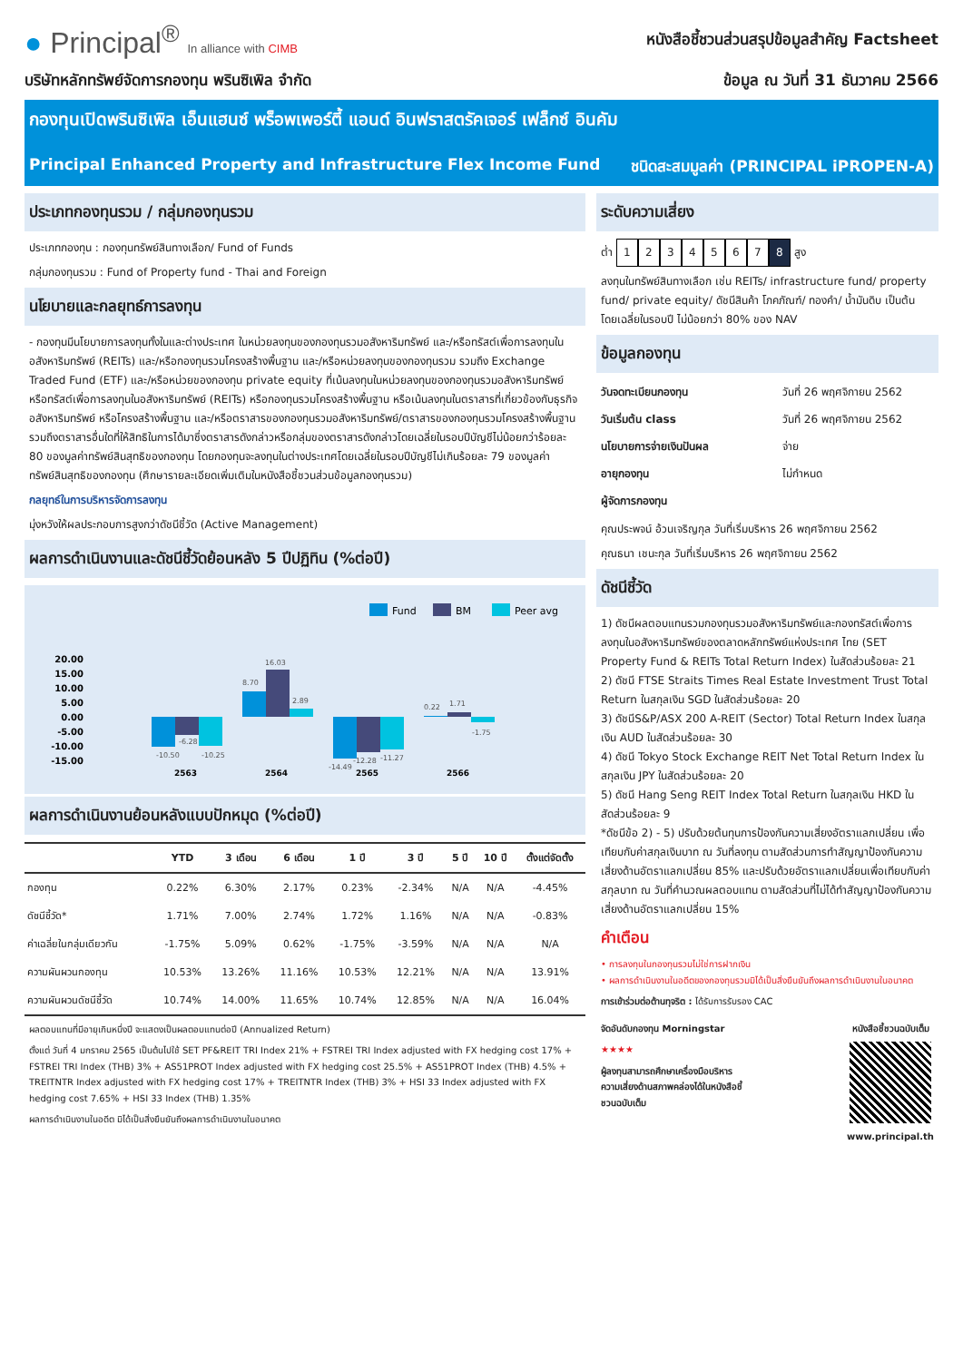● Principal<sup>®</sup> In alliance with CIMB
หนังสือชี้ชวนส่วนสรุปข้อมูลสำคัญ Factsheet
บริษัทหลักทรัพย์จัดการกองทุน พรินซิเพิล จำกัด ข้อมูล ณ วันที่ 31 ธันวาคม 2566
กองทุนเปิดพรินซิเพิล เอ็นแฮนซ์ พร็อพเพอร์ตี้ แอนด์ อินฟราสตรัคเจอร์ เฟล็กซ์ อินคัม
Principal Enhanced Property and Infrastructure Flex Income Fund ชนิดสะสมมูลค่า (PRINCIPAL iPROPEN-A)
ประเภทกองทุนรวม / กลุ่มกองทุนรวม
ประเภทกองทุน : กองทุนทรัพย์สินทางเลือก/ Fund of Funds
กลุ่มกองทุนรวม : Fund of Property fund - Thai and Foreign
นโยบายและกลยุทธ์การลงทุน
- กองทุนมีนโยบายการลงทุนทั้งในและต่างประเทศ ในหน่วยลงทุนของกองทุนรวมอสังหาริมทรัพย์ และ/หรือทรัสต์เพื่อการลงทุนในอสังหาริมทรัพย์ (REITs) และ/หรือกองทุนรวมโครงสร้างพื้นฐาน และ/หรือหน่วยลงทุนของกองทุนรวม รวมถึง Exchange Traded Fund (ETF) และ/หรือหน่วยของกองทุน private equity ที่เน้นลงทุนในหน่วยลงทุนของกองทุนรวมอสังหาริมทรัพย์หรือทรัสต์เพื่อการลงทุนในอสังหาริมทรัพย์ (REITs) หรือกองทุนรวมโครงสร้างพื้นฐาน หรือเน้นลงทุนในตราสารที่เกี่ยวข้องกับธุรกิจอสังหาริมทรัพย์ หรือโครงสร้างพื้นฐาน และ/หรือตราสารของกองทุนรวมอสังหาริมทรัพย์/ตราสารของกองทุนรวมโครงสร้างพื้นฐาน รวมถึงตราสารอื่นใดที่ให้สิทธิในการได้มาซึ่งตราสารดังกล่าวหรือกลุ่มของตราสารดังกล่าวโดยเฉลี่ยในรอบปีบัญชีไม่น้อยกว่าร้อยละ 80 ของมูลค่าทรัพย์สินสุทธิของกองทุน โดยกองทุนจะลงทุนในต่างประเทศโดยเฉลี่ยในรอบปีบัญชีไม่เกินร้อยละ 79 ของมูลค่าทรัพย์สินสุทธิของกองทุน (ศึกษารายละเอียดเพิ่มเติมในหนังสือชี้ชวนส่วนข้อมูลกองทุนรวม)
กลยุทธ์ในการบริหารจัดการลงทุน
มุ่งหวังให้ผลประกอบการสูงกว่าดัชนีชี้วัด (Active Management)
ผลการดำเนินงานและดัชนีชี้วัดย้อนหลัง 5 ปีปฏิทิน (%ต่อปี)
Fund
BM
Peer avg
20.00
15.00
10.00
5.00
0.00
-5.00
-10.00
-15.00
-10.50
-6.28
-10.25
8.70
16.03
2.89
-14.49
-12.28
-11.27
0.22
1.71
-1.75
2563
2564
2565
2566
ผลการดำเนินงานย้อนหลังแบบปักหมุด (%ต่อปี)
| | YTD | 3 เดือน | 6 เดือน | 1 ปี | 3 ปี | 5 ปี | 10 ปี | ตั้งแต่จัดตั้ง |
| --- | --- | --- | --- | --- | --- | --- | --- | --- |
| กองทุน | 0.22% | 6.30% | 2.17% | 0.23% | -2.34% | N/A | N/A | -4.45% |
| ดัชนีชี้วัด* | 1.71% | 7.00% | 2.74% | 1.72% | 1.16% | N/A | N/A | -0.83% |
| ค่าเฉลี่ยในกลุ่มเดียวกัน | -1.75% | 5.09% | 0.62% | -1.75% | -3.59% | N/A | N/A | N/A |
| ความผันผวนกองทุน | 10.53% | 13.26% | 11.16% | 10.53% | 12.21% | N/A | N/A | 13.91% |
| ความผันผวนดัชนีชี้วัด | 10.74% | 14.00% | 11.65% | 10.74% | 12.85% | N/A | N/A | 16.04% |
ผลตอบแทนที่มีอายุเกินหนึ่งปี จะแสดงเป็นผลตอบแทนต่อปี (Annualized Return)
ตั้งแต่ วันที่ 4 มกราคม 2565 เป็นต้นไปใช้ SET PF&REIT TRI Index 21% + FSTREI TRI Index adjusted with FX hedging cost 17% + FSTREI TRI Index (THB) 3% + AS51PROT Index adjusted with FX hedging cost 25.5% + AS51PROT Index (THB) 4.5% + TREITNTR Index adjusted with FX hedging cost 17% + TREITNTR Index (THB) 3% + HSI 33 Index adjusted with FX hedging cost 7.65% + HSI 33 Index (THB) 1.35%
ผลการดำเนินงานในอดีต มิได้เป็นสิ่งยืนยันถึงผลการดำเนินงานในอนาคต
ระดับความเสี่ยง
ต่ำ 12345678 สูง
ลงทุนในทรัพย์สินทางเลือก เช่น REITs/ infrastructure fund/ property fund/ private equity/ ดัชนีสินค้า โภคภัณฑ์/ ทองคำ/ น้ำมันดิบ เป็นต้น โดยเฉลี่ยในรอบปี ไม่น้อยกว่า 80% ของ NAV
ข้อมูลกองทุน
วันจดทะเบียนกองทุน วันที่ 26 พฤศจิกายน 2562
วันเริ่มต้น class วันที่ 26 พฤศจิกายน 2562
นโยบายการจ่ายเงินปันผล จ่าย
อายุกองทุน ไม่กำหนด
ผู้จัดการกองทุน
คุณประพจน์ อ้วนเจริญกุล วันที่เริ่มบริหาร 26 พฤศจิกายน 2562
คุณธนา เชนะกุล วันที่เริ่มบริหาร 26 พฤศจิกายน 2562
ดัชนีชี้วัด
1) ดัชนีผลตอบแทนรวมกองทุนรวมอสังหาริมทรัพย์และกองทรัสต์เพื่อการลงทุนในอสังหาริมทรัพย์ของตลาดหลักทรัพย์แห่งประเทศ ไทย (SET Property Fund & REITs Total Return Index) ในสัดส่วนร้อยละ 21
2) ดัชนี FTSE Straits Times Real Estate Investment Trust Total Return ในสกุลเงิน SGD ในสัดส่วนร้อยละ 20
3) ดัชนีS&P/ASX 200 A-REIT (Sector) Total Return Index ในสกุลเงิน AUD ในสัดส่วนร้อยละ 30
4) ดัชนี Tokyo Stock Exchange REIT Net Total Return Index ในสกุลเงิน JPY ในสัดส่วนร้อยละ 20
5) ดัชนี Hang Seng REIT Index Total Return ในสกุลเงิน HKD ในสัดส่วนร้อยละ 9
*ดัชนีข้อ 2) - 5) ปรับด้วยต้นทุนการป้องกันความเสี่ยงอัตราแลกเปลี่ยน เพื่อเทียบกับค่าสกุลเงินบาท ณ วันที่ลงทุน ตามสัดส่วนการทำสัญญาป้องกันความเสี่ยงด้านอัตราแลกเปลี่ยน 85% และปรับด้วยอัตราแลกเปลี่ยนเพื่อเทียบกับค่าสกุลบาท ณ วันที่คำนวณผลตอบแทน ตามสัดส่วนที่ไม่ได้ทำสัญญาป้องกันความเสี่ยงด้านอัตราแลกเปลี่ยน 15%
คำเตือน
• การลงทุนในกองทุนรวมไม่ใช่การฝากเงิน
• ผลการดำเนินงานในอดีตของกองทุนรวมมิได้เป็นสิ่งยืนยันถึงผลการดำเนินงานในอนาคต
การเข้าร่วมต่อต้านทุจริต : ได้รับการรับรอง CAC
จัดอันดับกองทุน Morningstar
★★★★
ผู้ลงทุนสามารถศึกษาเครื่องมือบริหารความเสี่ยงด้านสภาพคล่องได้ในหนังสือชี้ชวนฉบับเต็ม
หนังสือชี้ชวนฉบับเต็ม
www.principal.th